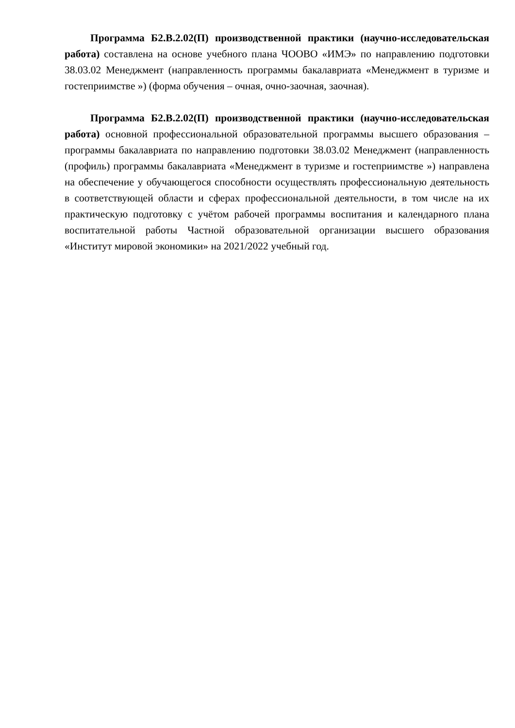Программа Б2.В.2.02(П) производственной практики (научно-исследовательская работа) составлена на основе учебного плана ЧООВО «ИМЭ» по направлению подготовки 38.03.02 Менеджмент (направленность программы бакалавриата «Менеджмент в туризме и гостеприимстве ») (форма обучения – очная, очно-заочная, заочная).
Программа Б2.В.2.02(П) производственной практики (научно-исследовательская работа) основной профессиональной образовательной программы высшего образования – программы бакалавриата по направлению подготовки 38.03.02 Менеджмент (направленность (профиль) программы бакалавриата «Менеджмент в туризме и гостеприимстве ») направлена на обеспечение у обучающегося способности осуществлять профессиональную деятельность в соответствующей области и сферах профессиональной деятельности, в том числе на их практическую подготовку с учётом рабочей программы воспитания и календарного плана воспитательной работы Частной образовательной организации высшего образования «Институт мировой экономики» на 2021/2022 учебный год.